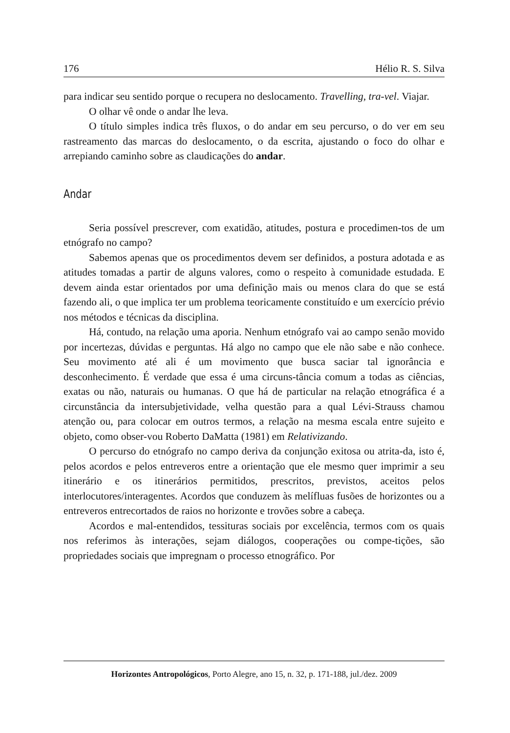176 Hélio R. S. Silva
para indicar seu sentido porque o recupera no deslocamento. Travelling, tra-vel. Viajar.
O olhar vê onde o andar lhe leva.
O título simples indica três fluxos, o do andar em seu percurso, o do ver em seu rastreamento das marcas do deslocamento, o da escrita, ajustando o foco do olhar e arrepiando caminho sobre as claudicações do andar.
Andar
Seria possível prescrever, com exatidão, atitudes, postura e procedimen-tos de um etnógrafo no campo?
Sabemos apenas que os procedimentos devem ser definidos, a postura adotada e as atitudes tomadas a partir de alguns valores, como o respeito à comunidade estudada. E devem ainda estar orientados por uma definição mais ou menos clara do que se está fazendo ali, o que implica ter um problema teoricamente constituído e um exercício prévio nos métodos e técnicas da disciplina.
Há, contudo, na relação uma aporia. Nenhum etnógrafo vai ao campo senão movido por incertezas, dúvidas e perguntas. Há algo no campo que ele não sabe e não conhece. Seu movimento até ali é um movimento que busca saciar tal ignorância e desconhecimento. É verdade que essa é uma circuns-tância comum a todas as ciências, exatas ou não, naturais ou humanas. O que há de particular na relação etnográfica é a circunstância da intersubjetividade, velha questão para a qual Lévi-Strauss chamou atenção ou, para colocar em outros termos, a relação na mesma escala entre sujeito e objeto, como obser-vou Roberto DaMatta (1981) em Relativizando.
O percurso do etnógrafo no campo deriva da conjunção exitosa ou atrita-da, isto é, pelos acordos e pelos entreveros entre a orientação que ele mesmo quer imprimir a seu itinerário e os itinerários permitidos, prescritos, previstos, aceitos pelos interlocutores/interagentes. Acordos que conduzem às melífluas fusões de horizontes ou a entreveros entrecortados de raios no horizonte e trovões sobre a cabeça.
Acordos e mal-entendidos, tessituras sociais por excelência, termos com os quais nos referimos às interações, sejam diálogos, cooperações ou compe-tições, são propriedades sociais que impregnam o processo etnográfico. Por
Horizontes Antropológicos, Porto Alegre, ano 15, n. 32, p. 171-188, jul./dez. 2009